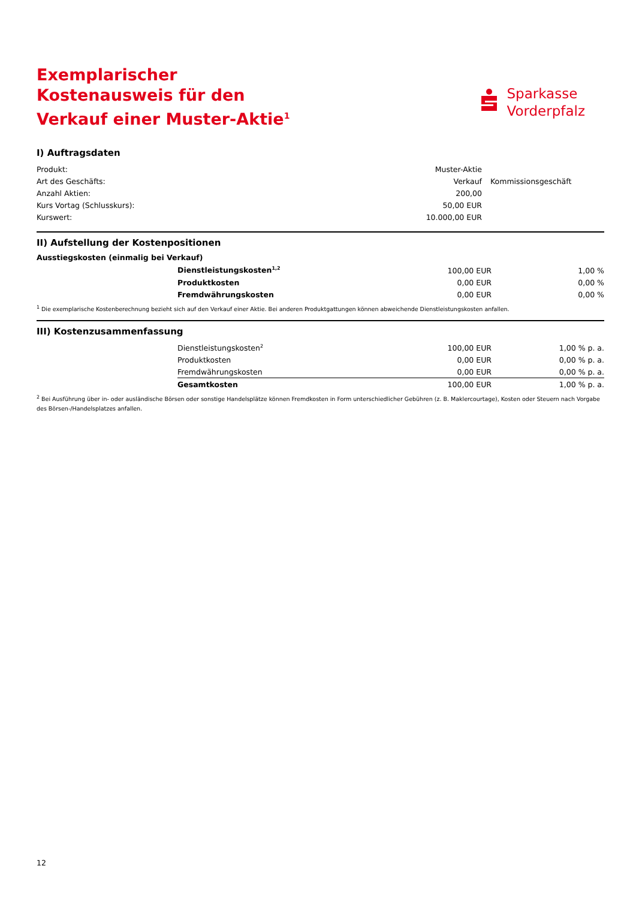Exemplarischer Kostenausweis für den Verkauf einer Muster-Aktie<sup>1</sup>
Sparkasse
Vorderpfalz
I) Auftragsdaten
| Produkt: | Muster-Aktie | |
| Art des Geschäfts: | Verkauf | Kommissionsgeschäft |
| Anzahl Aktien: | 200,00 | |
| Kurs Vortag (Schlusskurs): | 50,00 EUR | |
| Kurswert: | 10.000,00 EUR | |
II) Aufstellung der Kostenpositionen
Ausstiegskosten (einmalig bei Verkauf)
| | Dienstleistungskosten<sup>1,2</sup> | 100,00 EUR | 1,00 % |
| | Produktkosten | 0,00 EUR | 0,00 % |
| | Fremdwährungskosten | 0,00 EUR | 0,00 % |
<sup>1</sup> Die exemplarische Kostenberechnung bezieht sich auf den Verkauf einer Aktie. Bei anderen Produktgattungen können abweichende Dienstleistungskosten anfallen.
III) Kostenzusammenfassung
| | Dienstleistungskosten<sup>2</sup> | 100,00 EUR | 1,00 % p. a. |
| | Produktkosten | 0,00 EUR | 0,00 % p. a. |
| | Fremdwährungskosten | 0,00 EUR | 0,00 % p. a. |
| | Gesamtkosten | 100,00 EUR | 1,00 % p. a. |
<sup>2</sup> Bei Ausführung über in- oder ausländische Börsen oder sonstige Handelsplätze können Fremdkosten in Form unterschiedlicher Gebühren (z. B. Maklercourtage), Kosten oder Steuern nach Vorgabe des Börsen-/Handelsplatzes anfallen.
12